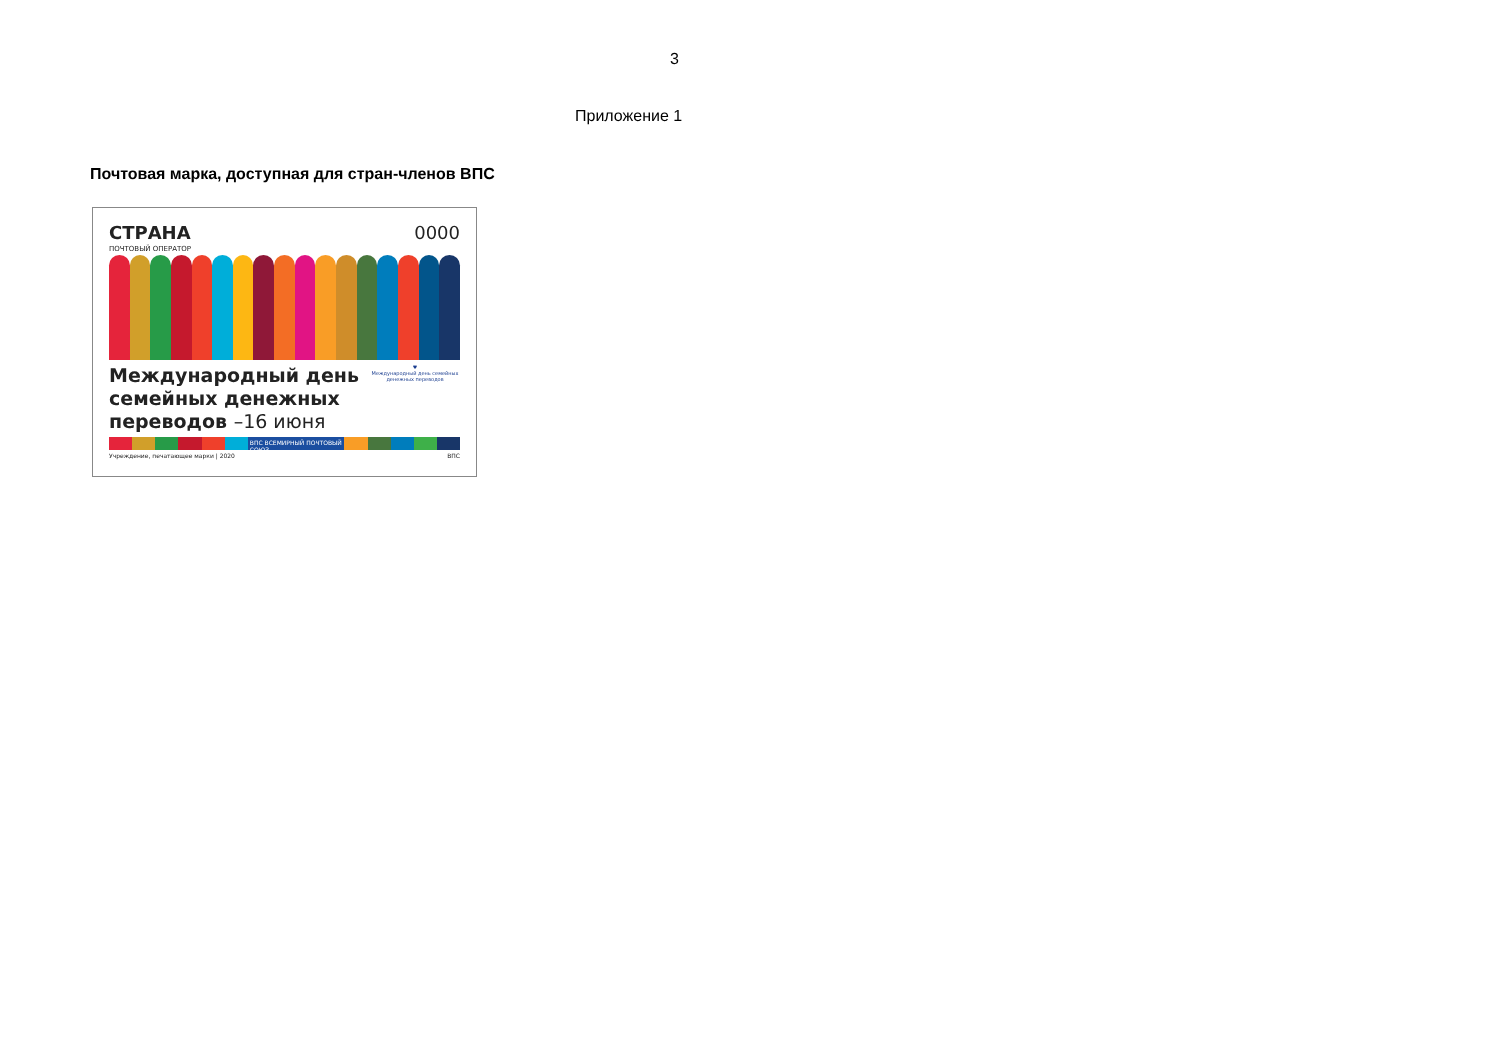3
Приложение 1
Почтовая марка, доступная для стран-членов ВПС
СТРАНА 0000
ПОЧТОВЫЙ ОПЕРАТОР
Международный день
семейных денежных
переводов –16 июня
♥
Международный день семейных денежных переводов
ВПС ВСЕМИРНЫЙ ПОЧТОВЫЙ СОЮЗ
Учреждение, печатающее марки | 2020 ВПС